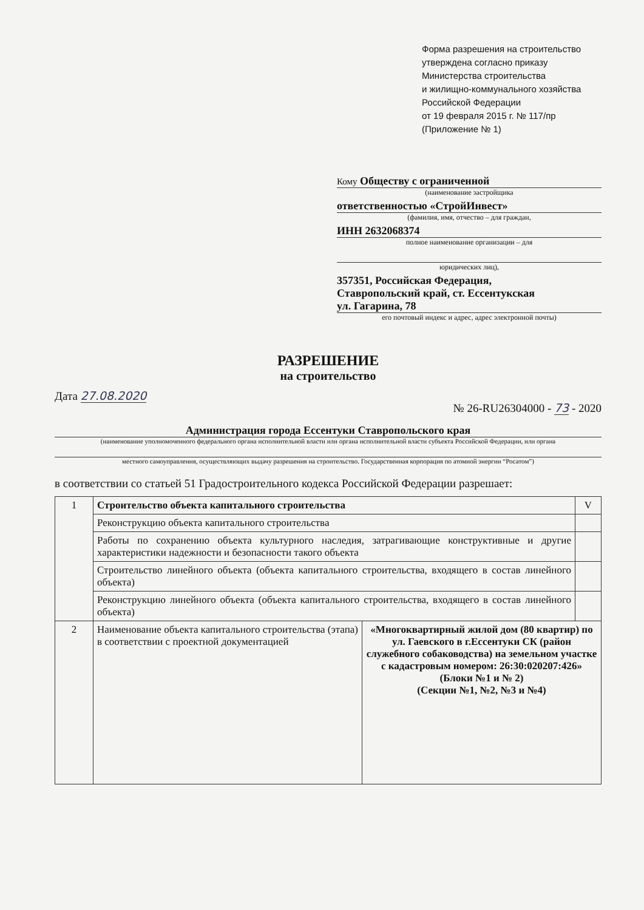Форма разрешения на строительство
утверждена согласно приказу
Министерства строительства
и жилищно-коммунального хозяйства
Российской Федерации
от 19 февраля 2015 г. № 117/пр
(Приложение № 1)
Кому Обществу с ограниченной
(наименование застройщика
ответственностью «СтройИнвест»
(фамилия, имя, отчество – для граждан,
ИНН 2632068374
полное наименование организации – для
юридических лиц),
357351, Российская Федерация,
Ставропольский край, ст. Ессентукская
ул. Гагарина, 78
его почтовый индекс и адрес, адрес электронной почты)
РАЗРЕШЕНИЕ
на строительство
Дата 27.08.2020 № 26-RU26304000 - 73 - 2020
Администрация города Ессентуки Ставропольского края
(наименование уполномоченного федерального органа исполнительной власти или органа исполнительной власти субъекта Российской Федерации, или органа
местного самоуправления, осуществляющих выдачу разрешения на строительство. Государственная корпорация по атомной энергии “Росатом”)
в соответствии со статьей 51 Градостроительного кодекса Российской Федерации разрешает:
| 1 | Строительство объекта капитального строительства | | V |
| | Реконструкцию объекта капитального строительства | | |
| | Работы по сохранению объекта культурного наследия, затрагивающие конструктивные и другие характеристики надежности и безопасности такого объекта | | |
| | Строительство линейного объекта (объекта капитального строительства, входящего в состав линейного объекта) | | |
| | Реконструкцию линейного объекта (объекта капитального строительства, входящего в состав линейного объекта) | | |
| 2 | Наименование объекта капитального строительства (этапа) в соответствии с проектной документацией | «Многоквартирный жилой дом (80 квартир) по ул. Гаевского в г.Ессентуки СК (район служебного собаководства) на земельном участке с кадастровым номером: 26:30:020207:426» (Блоки №1 и № 2) (Секции №1, №2, №3 и №4) | |